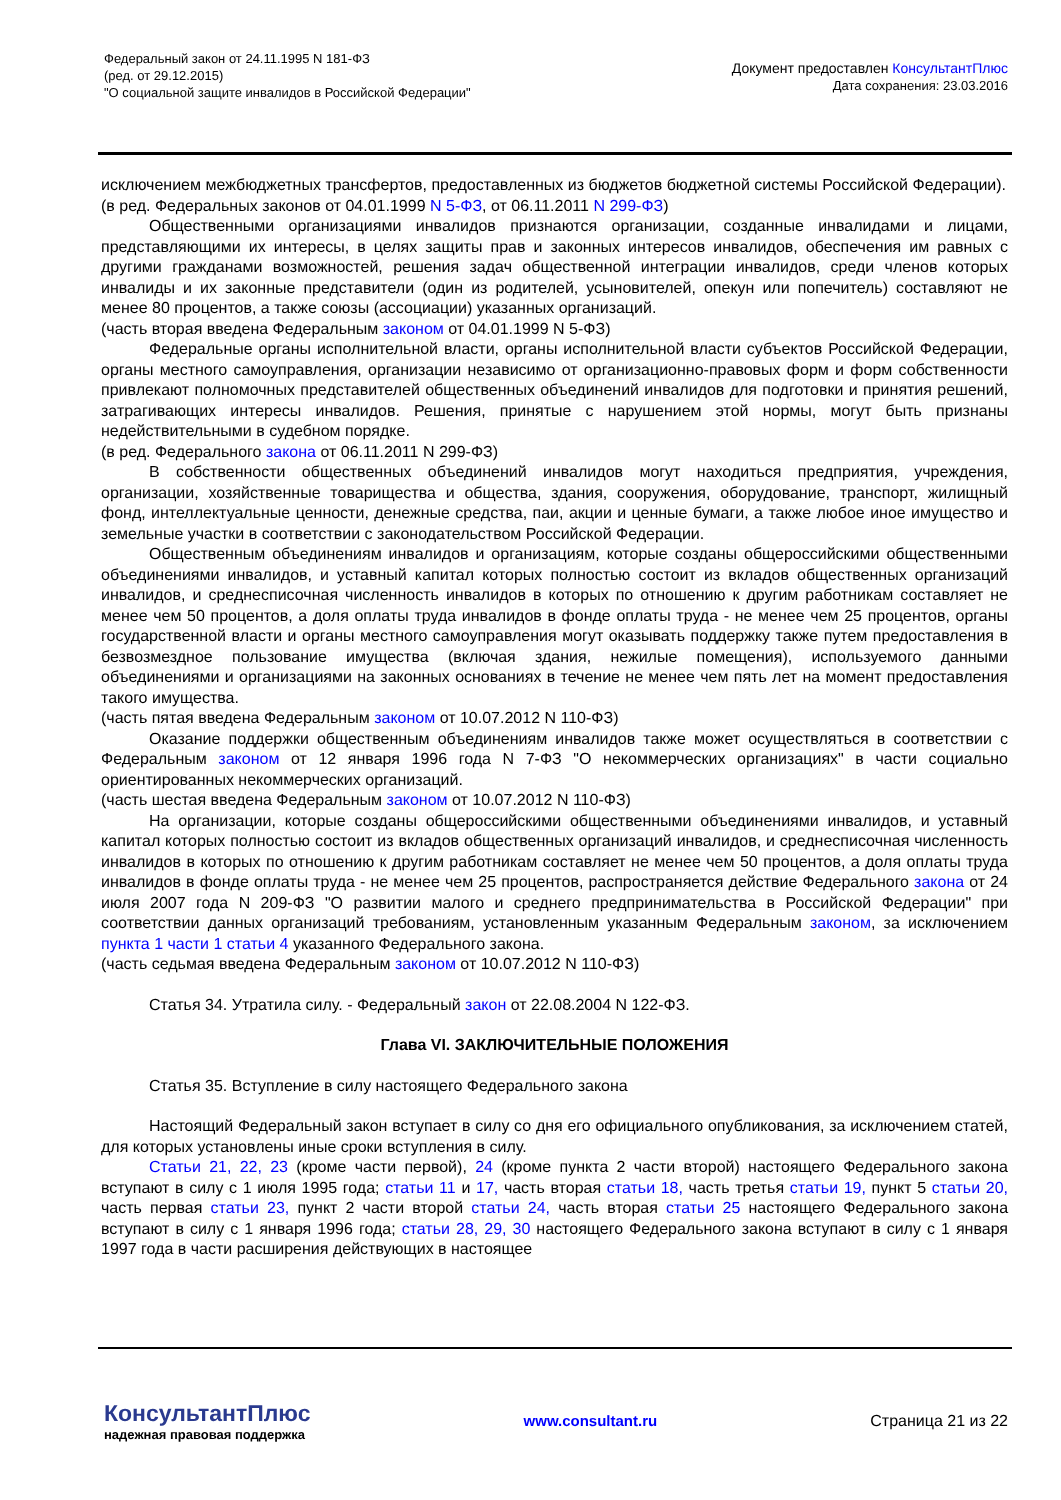Федеральный закон от 24.11.1995 N 181-ФЗ
(ред. от 29.12.2015)
"О социальной защите инвалидов в Российской Федерации"
Документ предоставлен КонсультантПлюс
Дата сохранения: 23.03.2016
исключением межбюджетных трансфертов, предоставленных из бюджетов бюджетной системы Российской Федерации).
(в ред. Федеральных законов от 04.01.1999 N 5-ФЗ, от 06.11.2011 N 299-ФЗ)
Общественными организациями инвалидов признаются организации, созданные инвалидами и лицами, представляющими их интересы, в целях защиты прав и законных интересов инвалидов, обеспечения им равных с другими гражданами возможностей, решения задач общественной интеграции инвалидов, среди членов которых инвалиды и их законные представители (один из родителей, усыновителей, опекун или попечитель) составляют не менее 80 процентов, а также союзы (ассоциации) указанных организаций.
(часть вторая введена Федеральным законом от 04.01.1999 N 5-ФЗ)
Федеральные органы исполнительной власти, органы исполнительной власти субъектов Российской Федерации, органы местного самоуправления, организации независимо от организационно-правовых форм и форм собственности привлекают полномочных представителей общественных объединений инвалидов для подготовки и принятия решений, затрагивающих интересы инвалидов. Решения, принятые с нарушением этой нормы, могут быть признаны недействительными в судебном порядке.
(в ред. Федерального закона от 06.11.2011 N 299-ФЗ)
В собственности общественных объединений инвалидов могут находиться предприятия, учреждения, организации, хозяйственные товарищества и общества, здания, сооружения, оборудование, транспорт, жилищный фонд, интеллектуальные ценности, денежные средства, паи, акции и ценные бумаги, а также любое иное имущество и земельные участки в соответствии с законодательством Российской Федерации.
Общественным объединениям инвалидов и организациям, которые созданы общероссийскими общественными объединениями инвалидов, и уставный капитал которых полностью состоит из вкладов общественных организаций инвалидов, и среднесписочная численность инвалидов в которых по отношению к другим работникам составляет не менее чем 50 процентов, а доля оплаты труда инвалидов в фонде оплаты труда - не менее чем 25 процентов, органы государственной власти и органы местного самоуправления могут оказывать поддержку также путем предоставления в безвозмездное пользование имущества (включая здания, нежилые помещения), используемого данными объединениями и организациями на законных основаниях в течение не менее чем пять лет на момент предоставления такого имущества.
(часть пятая введена Федеральным законом от 10.07.2012 N 110-ФЗ)
Оказание поддержки общественным объединениям инвалидов также может осуществляться в соответствии с Федеральным законом от 12 января 1996 года N 7-ФЗ "О некоммерческих организациях" в части социально ориентированных некоммерческих организаций.
(часть шестая введена Федеральным законом от 10.07.2012 N 110-ФЗ)
На организации, которые созданы общероссийскими общественными объединениями инвалидов, и уставный капитал которых полностью состоит из вкладов общественных организаций инвалидов, и среднесписочная численность инвалидов в которых по отношению к другим работникам составляет не менее чем 50 процентов, а доля оплаты труда инвалидов в фонде оплаты труда - не менее чем 25 процентов, распространяется действие Федерального закона от 24 июля 2007 года N 209-ФЗ "О развитии малого и среднего предпринимательства в Российской Федерации" при соответствии данных организаций требованиям, установленным указанным Федеральным законом, за исключением пункта 1 части 1 статьи 4 указанного Федерального закона.
(часть седьмая введена Федеральным законом от 10.07.2012 N 110-ФЗ)
Статья 34. Утратила силу. - Федеральный закон от 22.08.2004 N 122-ФЗ.
Глава VI. ЗАКЛЮЧИТЕЛЬНЫЕ ПОЛОЖЕНИЯ
Статья 35. Вступление в силу настоящего Федерального закона
Настоящий Федеральный закон вступает в силу со дня его официального опубликования, за исключением статей, для которых установлены иные сроки вступления в силу.
Статьи 21, 22, 23 (кроме части первой), 24 (кроме пункта 2 части второй) настоящего Федерального закона вступают в силу с 1 июля 1995 года; статьи 11 и 17, часть вторая статьи 18, часть третья статьи 19, пункт 5 статьи 20, часть первая статьи 23, пункт 2 части второй статьи 24, часть вторая статьи 25 настоящего Федерального закона вступают в силу с 1 января 1996 года; статьи 28, 29, 30 настоящего Федерального закона вступают в силу с 1 января 1997 года в части расширения действующих в настоящее
КонсультантПлюс
надежная правовая поддержка
www.consultant.ru Страница 21 из 22